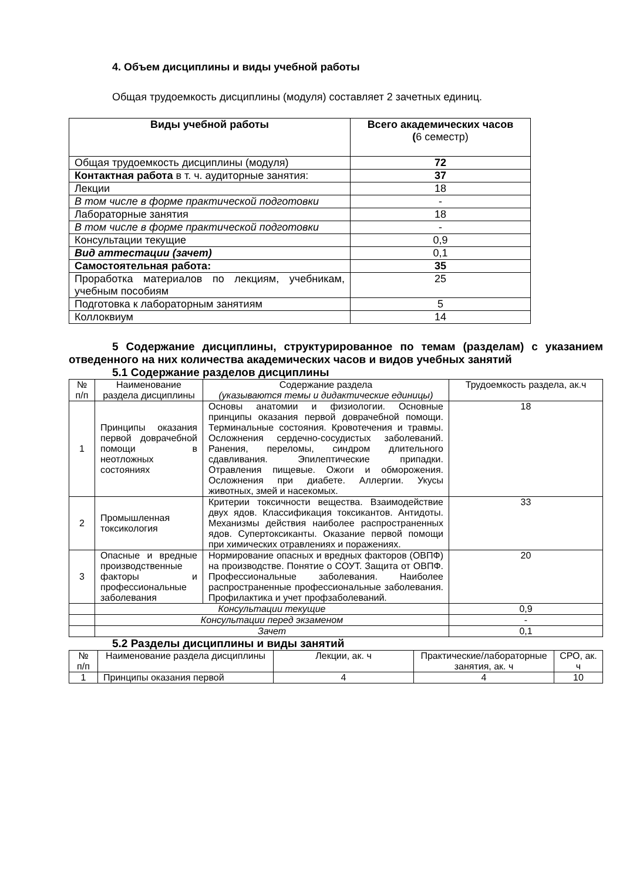4. Объем дисциплины и виды учебной работы
Общая трудоемкость дисциплины (модуля) составляет 2 зачетных единиц.
| Виды учебной работы | Всего академических часов ( 6 семестр) |
| --- | --- |
| Общая трудоемкость дисциплины (модуля) | 72 |
| Контактная работа в т. ч. аудиторные занятия: | 37 |
| Лекции | 18 |
| В том числе в форме практической подготовки | - |
| Лабораторные занятия | 18 |
| В том числе в форме практической подготовки | - |
| Консультации текущие | 0,9 |
| Вид аттестации (зачет) | 0,1 |
| Самостоятельная работа: | 35 |
| Проработка материалов по лекциям, учебникам, учебным пособиям | 25 |
| Подготовка к лабораторным занятиям | 5 |
| Коллоквиум | 14 |
5 Содержание дисциплины, структурированное по темам (разделам) с указанием отведенного на них количества академических часов и видов учебных занятий
5.1 Содержание разделов дисциплины
| № п/п | Наименование раздела дисциплины | Содержание раздела (указываются темы и дидактические единицы) | Трудоемкость раздела, ак.ч |
| 1 | Принципы оказания первой доврачебной помощи в неотложных состояниях | Основы анатомии и физиологии. Основные принципы оказания первой доврачебной помощи. Терминальные состояния. Кровотечения и травмы. Осложнения сердечно-сосудистых заболеваний. Ранения, переломы, синдром длительного сдавливания. Эпилептические припадки. Отравления пищевые. Ожоги и обморожения. Осложнения при диабете. Аллергии. Укусы животных, змей и насекомых. | 18 |
| 2 | Промышленная токсикология | Критерии токсичности вещества. Взаимодействие двух ядов. Классификация токсикантов. Антидоты. Механизмы действия наиболее распространенных ядов. Супертоксиканты. Оказание первой помощи при химических отравлениях и поражениях. | 33 |
| 3 | Опасные и вредные производственные факторы и профессиональные заболевания | Нормирование опасных и вредных факторов (ОВПФ) на производстве. Понятие о СОУТ. Защита от ОВПФ. Профессиональные заболевания. Наиболее распространенные профессиональные заболевания. Профилактика и учет профзаболеваний. | 20 |
| | Консультации текущие | | 0,9 |
| | Консультации перед экзаменом | | - |
| | Зачет | | 0,1 |
5.2 Разделы дисциплины и виды занятий
| № п/п | Наименование раздела дисциплины | Лекции, ак. ч | Практические/лабораторные занятия, ак. ч | СРО, ак. ч |
| 1 | Принципы оказания первой | 4 | 4 | 10 |